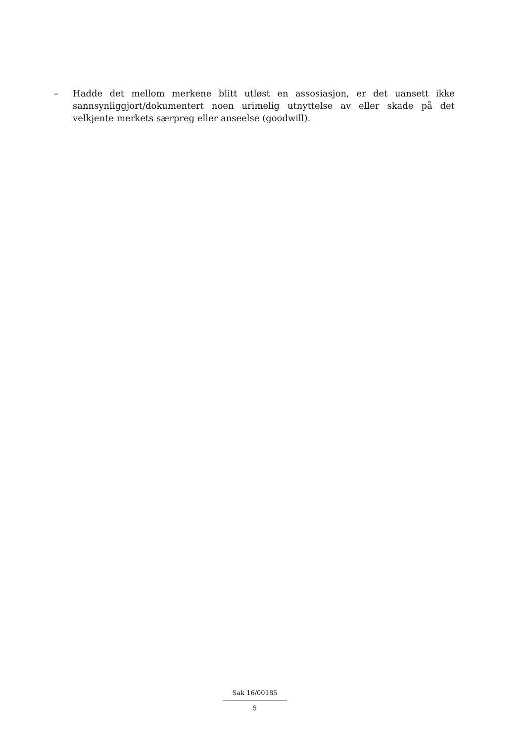– Hadde det mellom merkene blitt utløst en assosiasjon, er det uansett ikke sannsynliggjort/dokumentert noen urimelig utnyttelse av eller skade på det velkjente merkets særpreg eller anseelse (goodwill).
Sak 16/00185
5